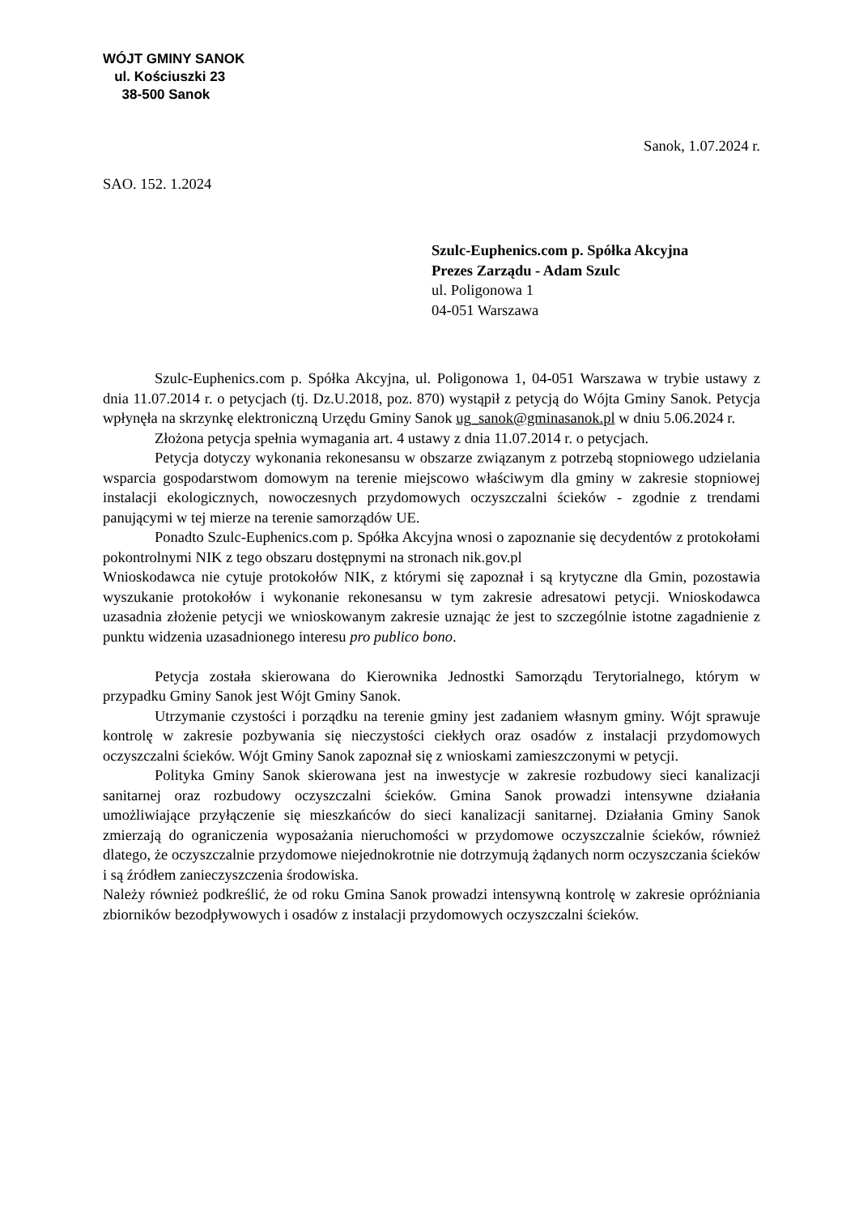WÓJT GMINY SANOK
ul. Kościuszki 23
38-500 Sanok
Sanok, 1.07.2024 r.
SAO. 152. 1.2024
Szulc-Euphenics.com p. Spółka Akcyjna
Prezes Zarządu - Adam Szulc
ul. Poligonowa 1
04-051 Warszawa
Szulc-Euphenics.com p. Spółka Akcyjna, ul. Poligonowa 1, 04-051 Warszawa w trybie ustawy z dnia 11.07.2014 r. o petycjach (tj. Dz.U.2018, poz. 870) wystąpił z petycją do Wójta Gminy Sanok. Petycja wpłynęła na skrzynkę elektroniczną Urzędu Gminy Sanok ug_sanok@gminasanok.pl w dniu 5.06.2024 r.
Złożona petycja spełnia wymagania art. 4 ustawy z dnia 11.07.2014 r. o petycjach.
Petycja dotyczy wykonania rekonesansu w obszarze związanym z potrzebą stopniowego udzielania wsparcia gospodarstwom domowym na terenie miejscowo właściwym dla gminy w zakresie stopniowej instalacji ekologicznych, nowoczesnych przydomowych oczyszczalni ścieków - zgodnie z trendami panującymi w tej mierze na terenie samorządów UE.
Ponadto Szulc-Euphenics.com p. Spółka Akcyjna wnosi o zapoznanie się decydentów z protokołami pokontrolnymi NIK z tego obszaru dostępnymi na stronach nik.gov.pl
Wnioskodawca nie cytuje protokołów NIK, z którymi się zapoznał i są krytyczne dla Gmin, pozostawia wyszukanie protokołów i wykonanie rekonesansu w tym zakresie adresatowi petycji. Wnioskodawca uzasadnia złożenie petycji we wnioskowanym zakresie uznając że jest to szczególnie istotne zagadnienie z punktu widzenia uzasadnionego interesu pro publico bono.
Petycja została skierowana do Kierownika Jednostki Samorządu Terytorialnego, którym w przypadku Gminy Sanok jest Wójt Gminy Sanok.
Utrzymanie czystości i porządku na terenie gminy jest zadaniem własnym gminy. Wójt sprawuje kontrolę w zakresie pozbywania się nieczystości ciekłych oraz osadów z instalacji przydomowych oczyszczalni ścieków. Wójt Gminy Sanok zapoznał się z wnioskami zamieszczonymi w petycji.
Polityka Gminy Sanok skierowana jest na inwestycje w zakresie rozbudowy sieci kanalizacji sanitarnej oraz rozbudowy oczyszczalni ścieków. Gmina Sanok prowadzi intensywne działania umożliwiające przyłączenie się mieszkańców do sieci kanalizacji sanitarnej. Działania Gminy Sanok zmierzają do ograniczenia wyposażania nieruchomości w przydomowe oczyszczalnie ścieków, również dlatego, że oczyszczalnie przydomowe niejednokrotnie nie dotrzymują żądanych norm oczyszczania ścieków i są źródłem zanieczyszczenia środowiska.
Należy również podkreślić, że od roku Gmina Sanok prowadzi intensywną kontrolę w zakresie opróżniania zbiorników bezodpływowych i osadów z instalacji przydomowych oczyszczalni ścieków.